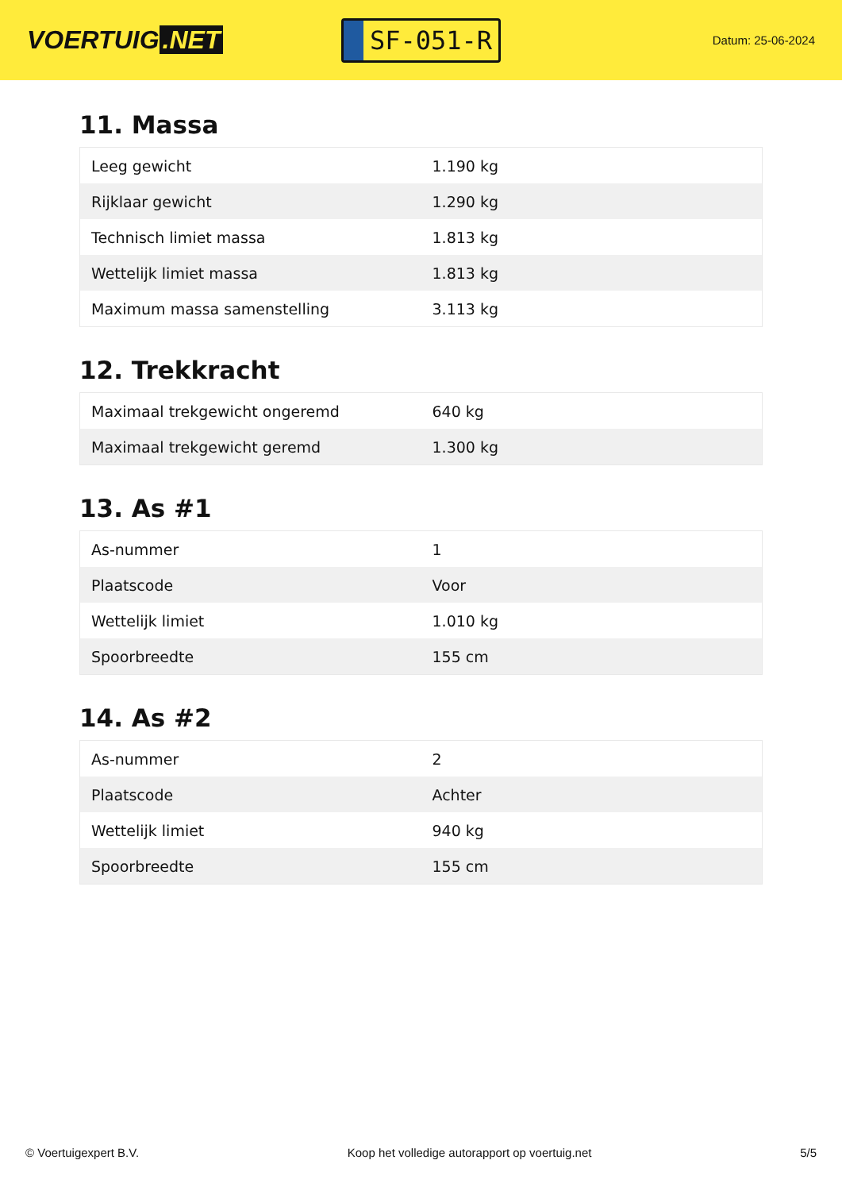VOERTUIG.NET
SF-051-R
Datum: 25-06-2024
11. Massa
| Leeg gewicht | 1.190 kg |
| Rijklaar gewicht | 1.290 kg |
| Technisch limiet massa | 1.813 kg |
| Wettelijk limiet massa | 1.813 kg |
| Maximum massa samenstelling | 3.113 kg |
12. Trekkracht
| Maximaal trekgewicht ongeremd | 640 kg |
| Maximaal trekgewicht geremd | 1.300 kg |
13. As #1
| As-nummer | 1 |
| Plaatscode | Voor |
| Wettelijk limiet | 1.010 kg |
| Spoorbreedte | 155 cm |
14. As #2
| As-nummer | 2 |
| Plaatscode | Achter |
| Wettelijk limiet | 940 kg |
| Spoorbreedte | 155 cm |
© Voertuigexpert B.V. Koop het volledige autorapport op voertuig.net 5/5